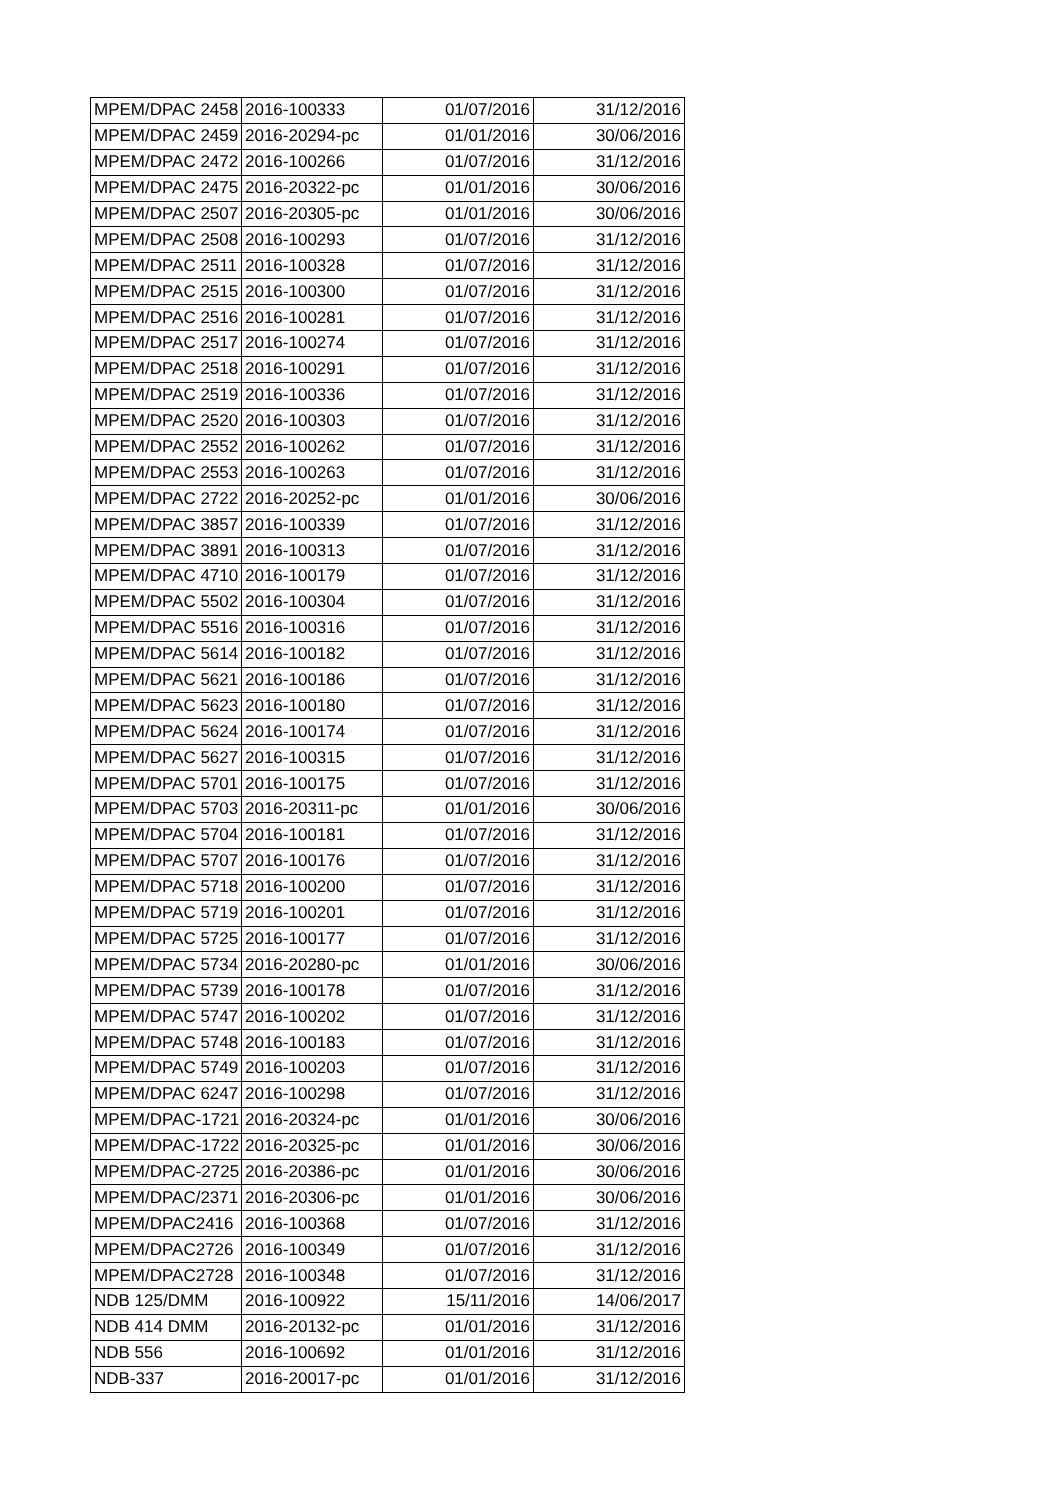| MPEM/DPAC 2458 | 2016-100333 | 01/07/2016 | 31/12/2016 |
| MPEM/DPAC 2459 | 2016-20294-pc | 01/01/2016 | 30/06/2016 |
| MPEM/DPAC 2472 | 2016-100266 | 01/07/2016 | 31/12/2016 |
| MPEM/DPAC 2475 | 2016-20322-pc | 01/01/2016 | 30/06/2016 |
| MPEM/DPAC 2507 | 2016-20305-pc | 01/01/2016 | 30/06/2016 |
| MPEM/DPAC 2508 | 2016-100293 | 01/07/2016 | 31/12/2016 |
| MPEM/DPAC 2511 | 2016-100328 | 01/07/2016 | 31/12/2016 |
| MPEM/DPAC 2515 | 2016-100300 | 01/07/2016 | 31/12/2016 |
| MPEM/DPAC 2516 | 2016-100281 | 01/07/2016 | 31/12/2016 |
| MPEM/DPAC 2517 | 2016-100274 | 01/07/2016 | 31/12/2016 |
| MPEM/DPAC 2518 | 2016-100291 | 01/07/2016 | 31/12/2016 |
| MPEM/DPAC 2519 | 2016-100336 | 01/07/2016 | 31/12/2016 |
| MPEM/DPAC 2520 | 2016-100303 | 01/07/2016 | 31/12/2016 |
| MPEM/DPAC 2552 | 2016-100262 | 01/07/2016 | 31/12/2016 |
| MPEM/DPAC 2553 | 2016-100263 | 01/07/2016 | 31/12/2016 |
| MPEM/DPAC 2722 | 2016-20252-pc | 01/01/2016 | 30/06/2016 |
| MPEM/DPAC 3857 | 2016-100339 | 01/07/2016 | 31/12/2016 |
| MPEM/DPAC 3891 | 2016-100313 | 01/07/2016 | 31/12/2016 |
| MPEM/DPAC 4710 | 2016-100179 | 01/07/2016 | 31/12/2016 |
| MPEM/DPAC 5502 | 2016-100304 | 01/07/2016 | 31/12/2016 |
| MPEM/DPAC 5516 | 2016-100316 | 01/07/2016 | 31/12/2016 |
| MPEM/DPAC 5614 | 2016-100182 | 01/07/2016 | 31/12/2016 |
| MPEM/DPAC 5621 | 2016-100186 | 01/07/2016 | 31/12/2016 |
| MPEM/DPAC 5623 | 2016-100180 | 01/07/2016 | 31/12/2016 |
| MPEM/DPAC 5624 | 2016-100174 | 01/07/2016 | 31/12/2016 |
| MPEM/DPAC 5627 | 2016-100315 | 01/07/2016 | 31/12/2016 |
| MPEM/DPAC 5701 | 2016-100175 | 01/07/2016 | 31/12/2016 |
| MPEM/DPAC 5703 | 2016-20311-pc | 01/01/2016 | 30/06/2016 |
| MPEM/DPAC 5704 | 2016-100181 | 01/07/2016 | 31/12/2016 |
| MPEM/DPAC 5707 | 2016-100176 | 01/07/2016 | 31/12/2016 |
| MPEM/DPAC 5718 | 2016-100200 | 01/07/2016 | 31/12/2016 |
| MPEM/DPAC 5719 | 2016-100201 | 01/07/2016 | 31/12/2016 |
| MPEM/DPAC 5725 | 2016-100177 | 01/07/2016 | 31/12/2016 |
| MPEM/DPAC 5734 | 2016-20280-pc | 01/01/2016 | 30/06/2016 |
| MPEM/DPAC 5739 | 2016-100178 | 01/07/2016 | 31/12/2016 |
| MPEM/DPAC 5747 | 2016-100202 | 01/07/2016 | 31/12/2016 |
| MPEM/DPAC 5748 | 2016-100183 | 01/07/2016 | 31/12/2016 |
| MPEM/DPAC 5749 | 2016-100203 | 01/07/2016 | 31/12/2016 |
| MPEM/DPAC 6247 | 2016-100298 | 01/07/2016 | 31/12/2016 |
| MPEM/DPAC-1721 | 2016-20324-pc | 01/01/2016 | 30/06/2016 |
| MPEM/DPAC-1722 | 2016-20325-pc | 01/01/2016 | 30/06/2016 |
| MPEM/DPAC-2725 | 2016-20386-pc | 01/01/2016 | 30/06/2016 |
| MPEM/DPAC/2371 | 2016-20306-pc | 01/01/2016 | 30/06/2016 |
| MPEM/DPAC2416 | 2016-100368 | 01/07/2016 | 31/12/2016 |
| MPEM/DPAC2726 | 2016-100349 | 01/07/2016 | 31/12/2016 |
| MPEM/DPAC2728 | 2016-100348 | 01/07/2016 | 31/12/2016 |
| NDB 125/DMM | 2016-100922 | 15/11/2016 | 14/06/2017 |
| NDB 414 DMM | 2016-20132-pc | 01/01/2016 | 31/12/2016 |
| NDB 556 | 2016-100692 | 01/01/2016 | 31/12/2016 |
| NDB-337 | 2016-20017-pc | 01/01/2016 | 31/12/2016 |